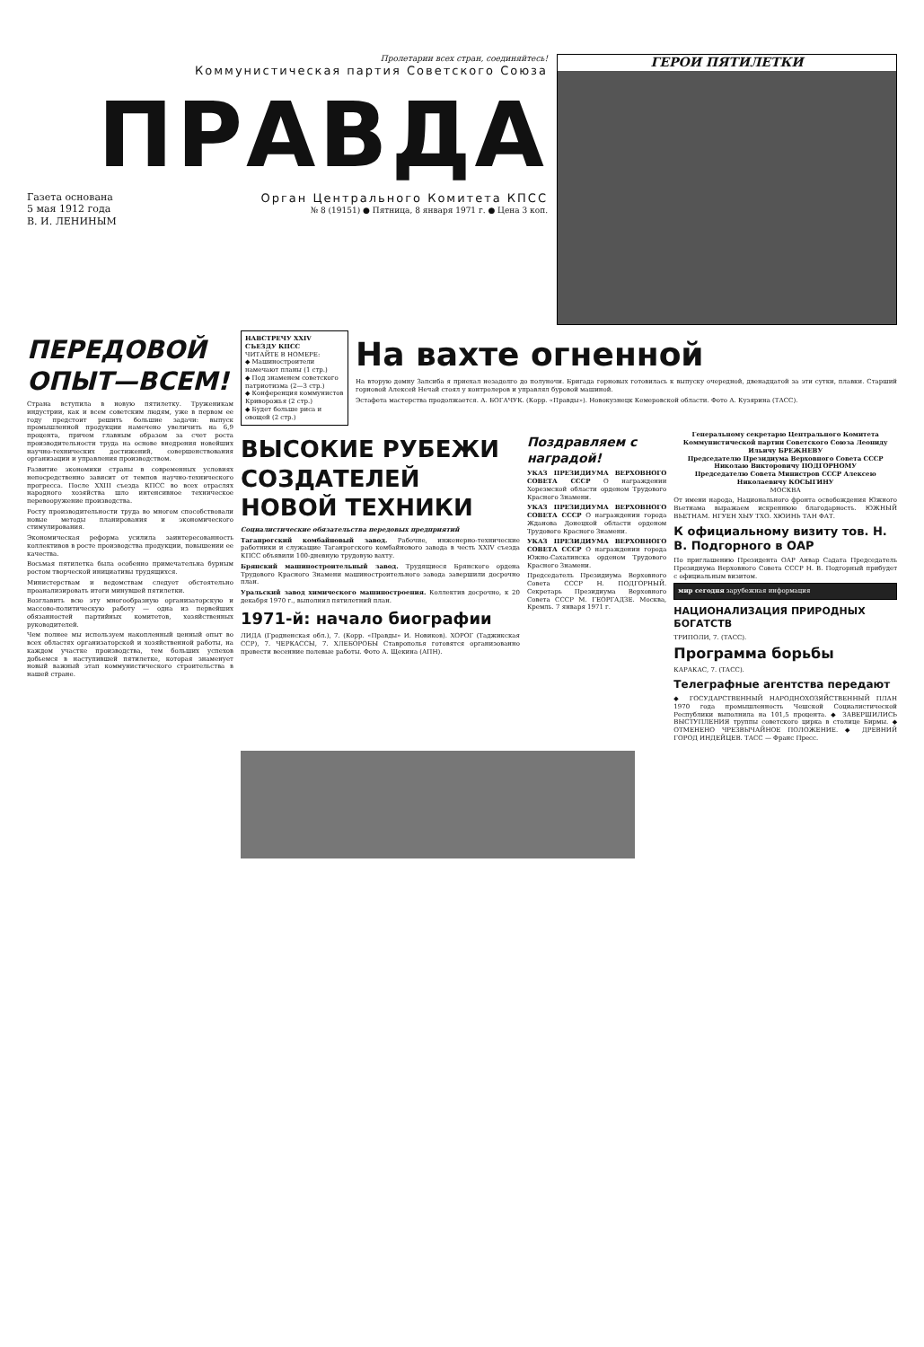Пролетарии всех стран, соединяйтесь!
Коммунистическая партия Советского Союза
ПРАВДА
Газета основана
5 мая 1912 года
В. И. ЛЕНИНЫМ
Орган Центрального Комитета КПСС
№ 8 (19151) ● Пятница, 8 января 1971 г. ● Цена 3 коп.
ГЕРОИ ПЯТИЛЕТКИ
ПЕРЕДОВОЙ ОПЫТ—ВСЕМ!
Страна вступила в новую пятилетку. Труженикам индустрии, как и всем советским людям, уже в первом ее году предстоит решить большие задачи: выпуск промышленной продукции намечено увеличить на 6,9 процента, причем главным образом за счет роста производительности труда на основе внедрения новейших научно-технических достижений, совершенствования организации и управления производством.
Развитие экономики страны в современных условиях непосредственно зависит от темпов научно-технического прогресса. После XXIII съезда КПСС во всех отраслях народного хозяйства шло интенсивное техническое перевооружение производства.
Росту производительности труда во многом способствовали новые методы планирования и экономического стимулирования.
Экономическая реформа усилила заинтересованность коллективов в росте производства продукции, повышении ее качества.
Восьмая пятилетка была особенно примечательна бурным ростом творческой инициативы трудящихся.
Министерствам и ведомствам следует обстоятельно проанализировать итоги минувшей пятилетки.
Возглавить всю эту многообразную организаторскую и массово-политическую работу — одна из первейших обязанностей партийных комитетов, хозяйственных руководителей.
Чем полнее мы используем накопленный ценный опыт во всех областях организаторской и хозяйственной работы, на каждом участке производства, тем больших успехов добьемся в наступившей пятилетке, которая знаменует новый важный этап коммунистического строительства в нашей стране.
НАВСТРЕЧУ XXIV СЪЕЗДУ КПСС
ЧИТАЙТЕ В НОМЕРЕ:
◆ Машиностроители намечают планы (1 стр.)
◆ Под знаменем советского патриотизма (2—3 стр.)
◆ Конференция коммунистов Криворожья (2 стр.)
◆ Будет больше риса и овощей (2 стр.)
На вахте огненной
На вторую домну Запсиба я приехал незадолго до полуночи. Бригада горновых готовилась к выпуску очередной, двенадцатой за эти сутки, плавки. Старший горновой Алексей Нечай стоял у контролеров и управлял буровой машиной.
Эстафета мастерства продолжается. А. БОГАЧУК. (Корр. «Правды»). Новокузнецк Кемеровской области. Фото А. Кузярина (ТАСС).
ВЫСОКИЕ РУБЕЖИ СОЗДАТЕЛЕЙ НОВОЙ ТЕХНИКИ
Социалистические обязательства передовых предприятий
Таганрогский комбайновый завод. Рабочие, инженерно-технические работники и служащие Таганрогского комбайнового завода в честь XXIV съезда КПСС объявили 100-дневную трудовую вахту.
Брянский машиностроительный завод. Трудящиеся Брянского ордена Трудового Красного Знамени машиностроительного завода завершили досрочно план.
Уральский завод химического машиностроения. Коллектив досрочно, к 20 декабря 1970 г., выполнил пятилетний план.
1971-й: начало биографии
ЛИДА (Гродненская обл.), 7. (Корр. «Правды» И. Новиков). ХОРОГ (Таджикская ССР), 7. ЧЕРКАССЫ, 7. ХЛЕБОРОБЫ Ставрополья готовятся организованно провести весенние полевые работы. Фото А. Щекина (АПН).
Поздравляем с наградой!
УКАЗ ПРЕЗИДИУМА ВЕРХОВНОГО СОВЕТА СССР О награждении Хорезмской области орденом Трудового Красного Знамени.
УКАЗ ПРЕЗИДИУМА ВЕРХОВНОГО СОВЕТА СССР О награждении города Жданова Донецкой области орденом Трудового Красного Знамени.
УКАЗ ПРЕЗИДИУМА ВЕРХОВНОГО СОВЕТА СССР О награждении города Южно-Сахалинска орденом Трудового Красного Знамени.
Председатель Президиума Верховного Совета СССР Н. ПОДГОРНЫЙ. Секретарь Президиума Верховного Совета СССР М. ГЕОРГАДЗЕ. Москва, Кремль. 7 января 1971 г.
Генеральному секретарю Центрального Комитета Коммунистической партии Советского Союза Леониду Ильичу БРЕЖНЕВУ
Председателю Президиума Верховного Совета СССР Николаю Викторовичу ПОДГОРНОМУ
Председателю Совета Министров СССР Алексею Николаевичу КОСЫГИНУ
МОСКВА
От имени народа, Национального фронта освобождения Южного Вьетнама выражаем искреннюю благодарность. ЮЖНЫЙ ВЬЕТНАМ. НГУЕН ХЫУ ТХО. ХЮИНЬ ТАН ФАТ.
К официальному визиту тов. Н. В. Подгорного в ОАР
По приглашению Президента ОАР Анвар Садата Председатель Президиума Верховного Совета СССР Н. В. Подгорный прибудет с официальным визитом.
мир сегодня зарубежная информация
НАЦИОНАЛИЗАЦИЯ ПРИРОДНЫХ БОГАТСТВ
ТРИПОЛИ, 7. (ТАСС).
Программа борьбы
КАРАКАС, 7. (ТАСС).
Телеграфные агентства передают
◆ ГОСУДАРСТВЕННЫЙ НАРОДНОХОЗЯЙСТВЕННЫЙ ПЛАН 1970 года промышленность Чешской Социалистической Республики выполнила на 101,5 процента. ◆ ЗАВЕРШИЛИСЬ ВЫСТУПЛЕНИЯ труппы советского цирка в столице Бирмы. ◆ ОТМЕНЕНО ЧРЕЗВЫЧАЙНОЕ ПОЛОЖЕНИЕ. ◆ ДРЕВНИЙ ГОРОД ИНДЕЙЦЕВ. ТАСС — Франс Пресс.